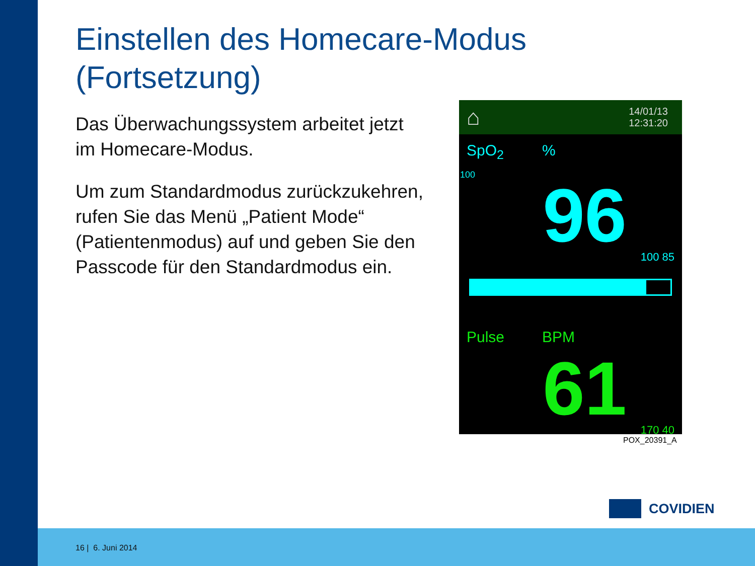Einstellen des Homecare-Modus
(Fortsetzung)
Das Überwachungssystem arbeitet jetzt im Homecare-Modus.
Um zum Standardmodus zurückzukehren, rufen Sie das Menü „Patient Mode“ (Patientenmodus) auf und geben Sie den Passcode für den Standardmodus ein.
⌂ 14/01/13
12:31:20
SpO<sub>2</sub>%
100
96
100 85
Pulse BPM
61
170 40
POX_20391_A
COVIDIEN
16 | 6. Juni 2014